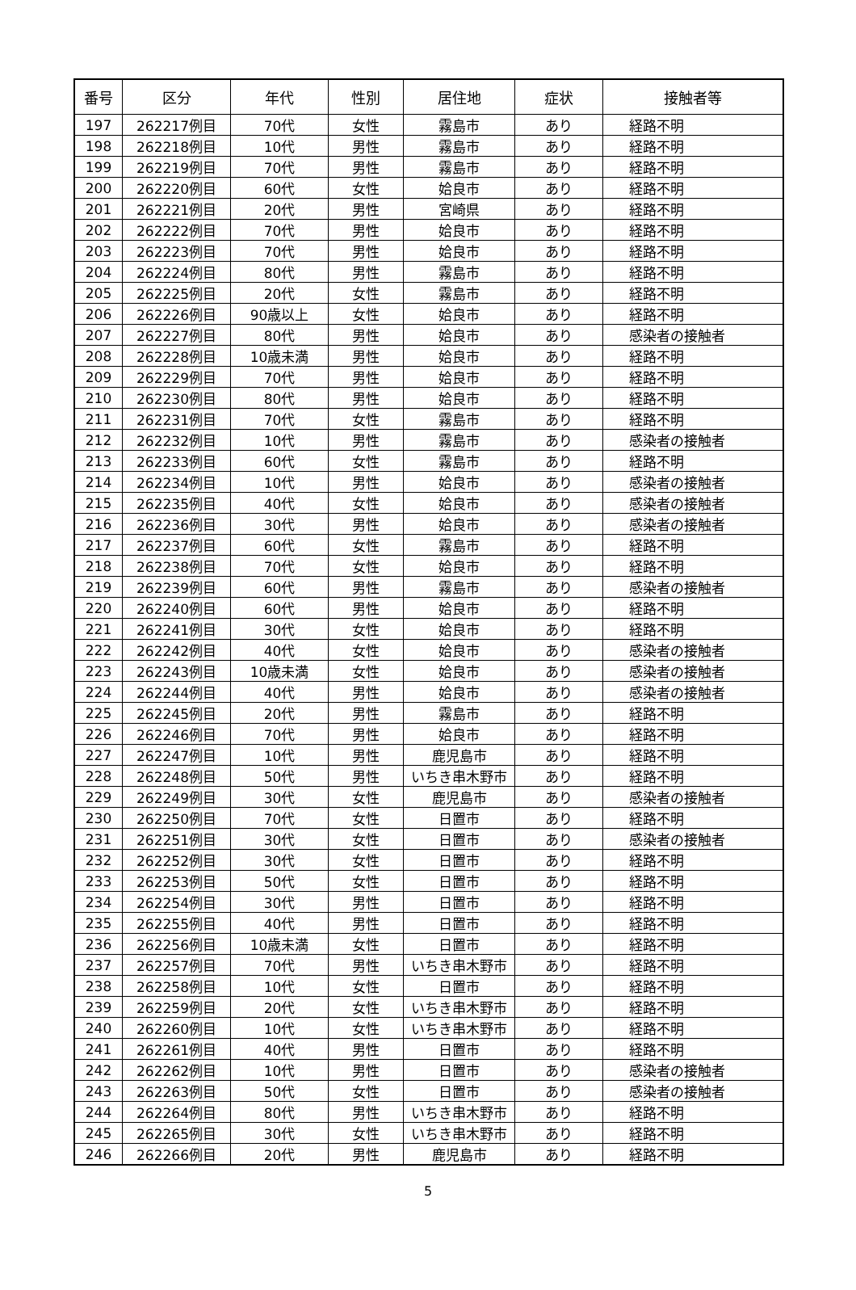| 番号 | 区分 | 年代 | 性別 | 居住地 | 症状 | 接触者等 |
| --- | --- | --- | --- | --- | --- | --- |
| 197 | 262217例目 | 70代 | 女性 | 霧島市 | あり | 経路不明 |
| 198 | 262218例目 | 10代 | 男性 | 霧島市 | あり | 経路不明 |
| 199 | 262219例目 | 70代 | 男性 | 霧島市 | あり | 経路不明 |
| 200 | 262220例目 | 60代 | 女性 | 姶良市 | あり | 経路不明 |
| 201 | 262221例目 | 20代 | 男性 | 宮崎県 | あり | 経路不明 |
| 202 | 262222例目 | 70代 | 男性 | 姶良市 | あり | 経路不明 |
| 203 | 262223例目 | 70代 | 男性 | 姶良市 | あり | 経路不明 |
| 204 | 262224例目 | 80代 | 男性 | 霧島市 | あり | 経路不明 |
| 205 | 262225例目 | 20代 | 女性 | 霧島市 | あり | 経路不明 |
| 206 | 262226例目 | 90歳以上 | 女性 | 姶良市 | あり | 経路不明 |
| 207 | 262227例目 | 80代 | 男性 | 姶良市 | あり | 感染者の接触者 |
| 208 | 262228例目 | 10歳未満 | 男性 | 姶良市 | あり | 経路不明 |
| 209 | 262229例目 | 70代 | 男性 | 姶良市 | あり | 経路不明 |
| 210 | 262230例目 | 80代 | 男性 | 姶良市 | あり | 経路不明 |
| 211 | 262231例目 | 70代 | 女性 | 霧島市 | あり | 経路不明 |
| 212 | 262232例目 | 10代 | 男性 | 霧島市 | あり | 感染者の接触者 |
| 213 | 262233例目 | 60代 | 女性 | 霧島市 | あり | 経路不明 |
| 214 | 262234例目 | 10代 | 男性 | 姶良市 | あり | 感染者の接触者 |
| 215 | 262235例目 | 40代 | 女性 | 姶良市 | あり | 感染者の接触者 |
| 216 | 262236例目 | 30代 | 男性 | 姶良市 | あり | 感染者の接触者 |
| 217 | 262237例目 | 60代 | 女性 | 霧島市 | あり | 経路不明 |
| 218 | 262238例目 | 70代 | 女性 | 姶良市 | あり | 経路不明 |
| 219 | 262239例目 | 60代 | 男性 | 霧島市 | あり | 感染者の接触者 |
| 220 | 262240例目 | 60代 | 男性 | 姶良市 | あり | 経路不明 |
| 221 | 262241例目 | 30代 | 女性 | 姶良市 | あり | 経路不明 |
| 222 | 262242例目 | 40代 | 女性 | 姶良市 | あり | 感染者の接触者 |
| 223 | 262243例目 | 10歳未満 | 女性 | 姶良市 | あり | 感染者の接触者 |
| 224 | 262244例目 | 40代 | 男性 | 姶良市 | あり | 感染者の接触者 |
| 225 | 262245例目 | 20代 | 男性 | 霧島市 | あり | 経路不明 |
| 226 | 262246例目 | 70代 | 男性 | 姶良市 | あり | 経路不明 |
| 227 | 262247例目 | 10代 | 男性 | 鹿児島市 | あり | 経路不明 |
| 228 | 262248例目 | 50代 | 男性 | いちき串木野市 | あり | 経路不明 |
| 229 | 262249例目 | 30代 | 女性 | 鹿児島市 | あり | 感染者の接触者 |
| 230 | 262250例目 | 70代 | 女性 | 日置市 | あり | 経路不明 |
| 231 | 262251例目 | 30代 | 女性 | 日置市 | あり | 感染者の接触者 |
| 232 | 262252例目 | 30代 | 女性 | 日置市 | あり | 経路不明 |
| 233 | 262253例目 | 50代 | 女性 | 日置市 | あり | 経路不明 |
| 234 | 262254例目 | 30代 | 男性 | 日置市 | あり | 経路不明 |
| 235 | 262255例目 | 40代 | 男性 | 日置市 | あり | 経路不明 |
| 236 | 262256例目 | 10歳未満 | 女性 | 日置市 | あり | 経路不明 |
| 237 | 262257例目 | 70代 | 男性 | いちき串木野市 | あり | 経路不明 |
| 238 | 262258例目 | 10代 | 女性 | 日置市 | あり | 経路不明 |
| 239 | 262259例目 | 20代 | 女性 | いちき串木野市 | あり | 経路不明 |
| 240 | 262260例目 | 10代 | 女性 | いちき串木野市 | あり | 経路不明 |
| 241 | 262261例目 | 40代 | 男性 | 日置市 | あり | 経路不明 |
| 242 | 262262例目 | 10代 | 男性 | 日置市 | あり | 感染者の接触者 |
| 243 | 262263例目 | 50代 | 女性 | 日置市 | あり | 感染者の接触者 |
| 244 | 262264例目 | 80代 | 男性 | いちき串木野市 | あり | 経路不明 |
| 245 | 262265例目 | 30代 | 女性 | いちき串木野市 | あり | 経路不明 |
| 246 | 262266例目 | 20代 | 男性 | 鹿児島市 | あり | 経路不明 |
5